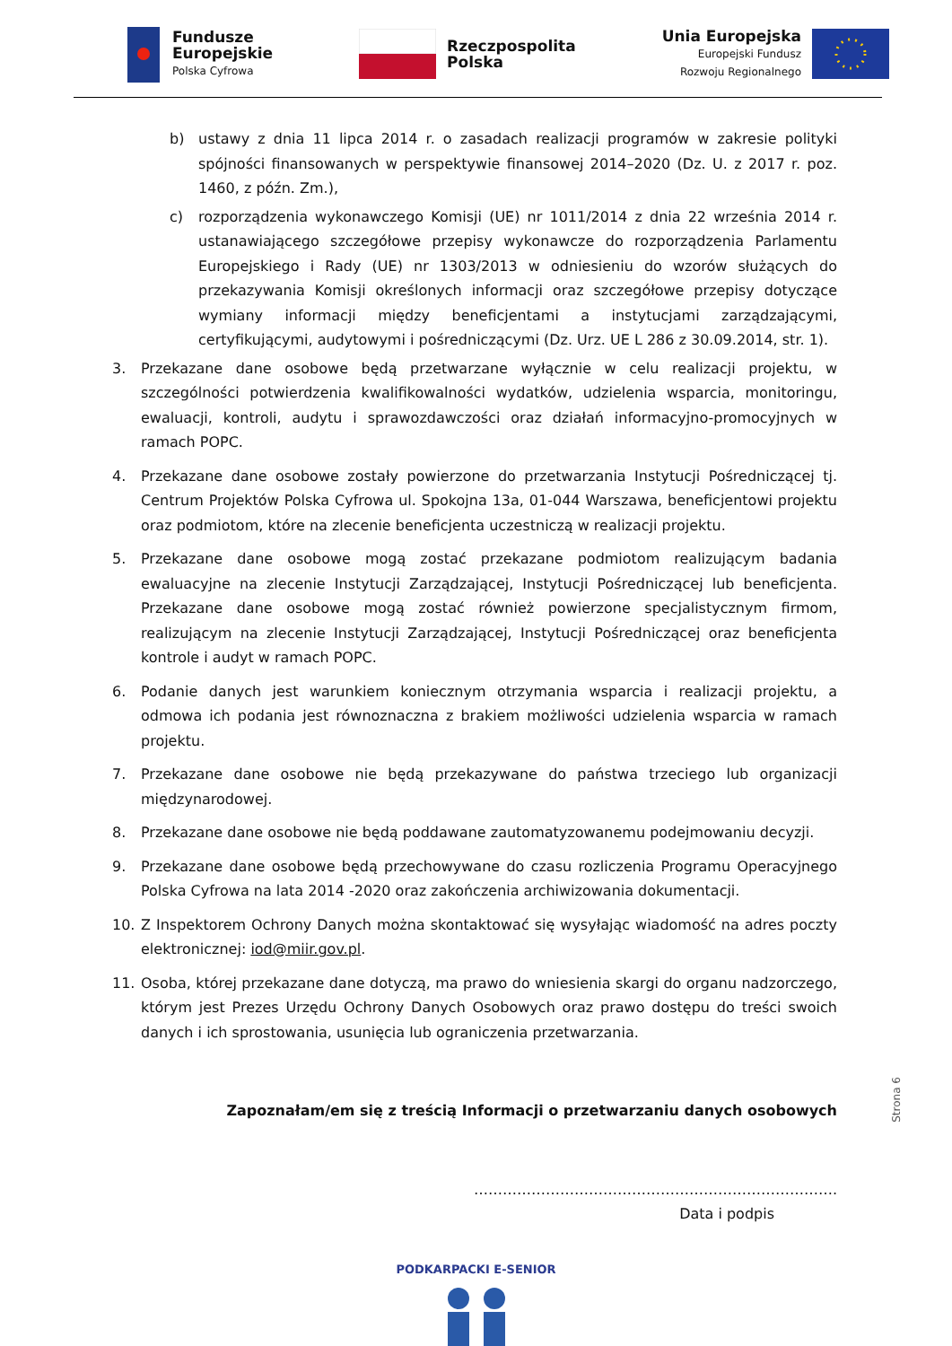Fundusze
Europejskie
Polska Cyfrowa
Rzeczpospolita
Polska
Unia Europejska
Europejski Fundusz
Rozwoju Regionalnego
b) ustawy z dnia 11 lipca 2014 r. o zasadach realizacji programów w zakresie polityki spójności finansowanych w perspektywie finansowej 2014–2020 (Dz. U. z 2017 r. poz. 1460, z późn. Zm.),
c) rozporządzenia wykonawczego Komisji (UE) nr 1011/2014 z dnia 22 września 2014 r. ustanawiającego szczegółowe przepisy wykonawcze do rozporządzenia Parlamentu Europejskiego i Rady (UE) nr 1303/2013 w odniesieniu do wzorów służących do przekazywania Komisji określonych informacji oraz szczegółowe przepisy dotyczące wymiany informacji między beneficjentami a instytucjami zarządzającymi, certyfikującymi, audytowymi i pośredniczącymi (Dz. Urz. UE L 286 z 30.09.2014, str. 1).
3. Przekazane dane osobowe będą przetwarzane wyłącznie w celu realizacji projektu, w szczególności potwierdzenia kwalifikowalności wydatków, udzielenia wsparcia, monitoringu, ewaluacji, kontroli, audytu i sprawozdawczości oraz działań informacyjno-promocyjnych w ramach POPC.
4. Przekazane dane osobowe zostały powierzone do przetwarzania Instytucji Pośredniczącej tj. Centrum Projektów Polska Cyfrowa ul. Spokojna 13a, 01-044 Warszawa, beneficjentowi projektu oraz podmiotom, które na zlecenie beneficjenta uczestniczą w realizacji projektu.
5. Przekazane dane osobowe mogą zostać przekazane podmiotom realizującym badania ewaluacyjne na zlecenie Instytucji Zarządzającej, Instytucji Pośredniczącej lub beneficjenta. Przekazane dane osobowe mogą zostać również powierzone specjalistycznym firmom, realizującym na zlecenie Instytucji Zarządzającej, Instytucji Pośredniczącej oraz beneficjenta kontrole i audyt w ramach POPC.
6. Podanie danych jest warunkiem koniecznym otrzymania wsparcia i realizacji projektu, a odmowa ich podania jest równoznaczna z brakiem możliwości udzielenia wsparcia w ramach projektu.
7. Przekazane dane osobowe nie będą przekazywane do państwa trzeciego lub organizacji międzynarodowej.
8. Przekazane dane osobowe nie będą poddawane zautomatyzowanemu podejmowaniu decyzji.
9. Przekazane dane osobowe będą przechowywane do czasu rozliczenia Programu Operacyjnego Polska Cyfrowa na lata 2014 -2020 oraz zakończenia archiwizowania dokumentacji.
10. Z Inspektorem Ochrony Danych można skontaktować się wysyłając wiadomość na adres poczty elektronicznej: iod@miir.gov.pl.
11. Osoba, której przekazane dane dotyczą, ma prawo do wniesienia skargi do organu nadzorczego, którym jest Prezes Urzędu Ochrony Danych Osobowych oraz prawo dostępu do treści swoich danych i ich sprostowania, usunięcia lub ograniczenia przetwarzania.
Zapoznałam/em się z treścią Informacji o przetwarzaniu danych osobowych
………………………………………………………………….
Data i podpis
PODKARPACKI E-SENIOR
Strona 6